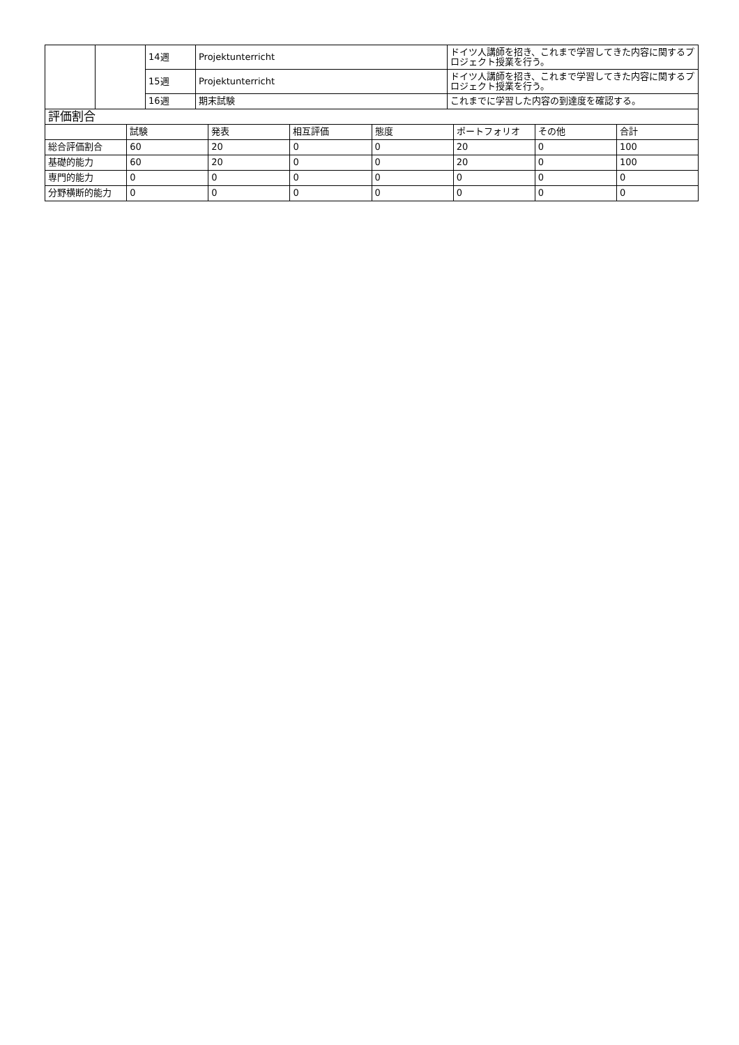| | | 14週 | Projektunterricht | ドイツ人講師を招き、これまで学習してきた内容に関するプロジェクト授業を行う。 |
| | | 15週 | Projektunterricht | ドイツ人講師を招き、これまで学習してきた内容に関するプロジェクト授業を行う。 |
| | | 16週 | 期末試験 | これまでに学習した内容の到達度を確認する。 |
| 評価割合 | | | | | | | |
| | 試験 | 発表 | 相互評価 | 態度 | ポートフォリオ | その他 | 合計 |
| 総合評価割合 | 60 | 20 | 0 | 0 | 20 | 0 | 100 |
| 基礎的能力 | 60 | 20 | 0 | 0 | 20 | 0 | 100 |
| 専門的能力 | 0 | 0 | 0 | 0 | 0 | 0 | 0 |
| 分野横断的能力 | 0 | 0 | 0 | 0 | 0 | 0 | 0 |